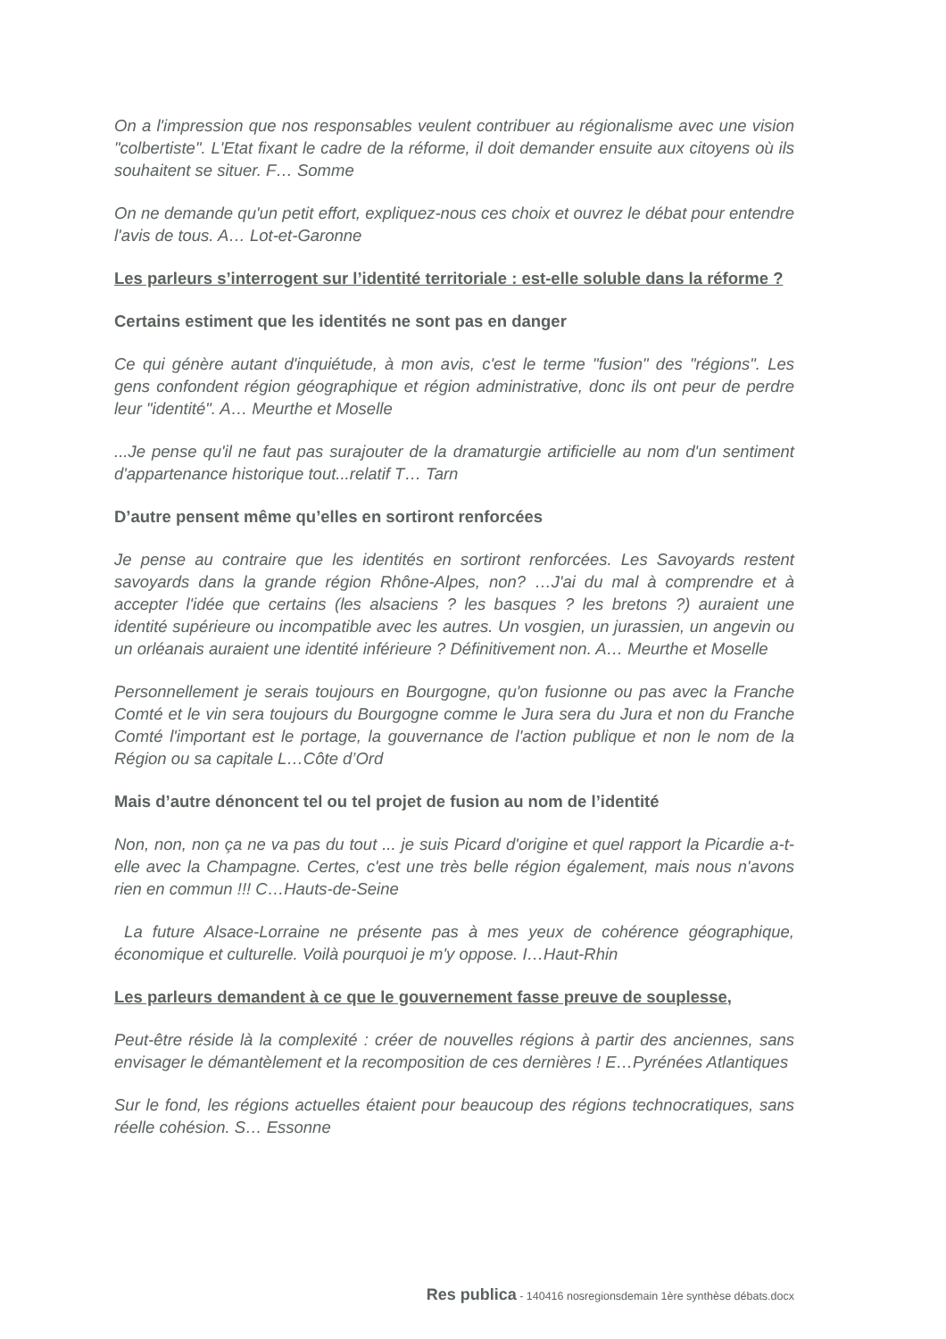On a l'impression que nos responsables veulent contribuer au régionalisme avec une vision "colbertiste". L'Etat fixant le cadre de la réforme, il doit demander ensuite aux citoyens où ils souhaitent se situer. F… Somme
On ne demande qu'un petit effort, expliquez-nous ces choix et ouvrez le débat pour entendre l'avis de tous. A… Lot-et-Garonne
Les parleurs s’interrogent sur l’identité territoriale : est-elle soluble dans la réforme ?
Certains estiment que les identités ne sont pas en danger
Ce qui génère autant d'inquiétude, à mon avis, c'est le terme "fusion" des "régions". Les gens confondent région géographique et région administrative, donc ils ont peur de perdre leur "identité". A… Meurthe et Moselle
...Je pense qu'il ne faut pas surajouter de la dramaturgie artificielle au nom d'un sentiment d'appartenance historique tout...relatif T… Tarn
D’autre pensent même qu’elles en sortiront renforcées
Je pense au contraire que les identités en sortiront renforcées. Les Savoyards restent savoyards dans la grande région Rhône-Alpes, non? …J'ai du mal à comprendre et à accepter l'idée que certains (les alsaciens ? les basques ? les bretons ?) auraient une identité supérieure ou incompatible avec les autres. Un vosgien, un jurassien, un angevin ou un orléanais auraient une identité inférieure ? Définitivement non. A… Meurthe et Moselle
Personnellement je serais toujours en Bourgogne, qu'on fusionne ou pas avec la Franche Comté et le vin sera toujours du Bourgogne comme le Jura sera du Jura et non du Franche Comté l'important est le portage, la gouvernance de l'action publique et non le nom de la Région ou sa capitale L…Côte d’Ord
Mais d’autre dénoncent tel ou tel projet de fusion au nom de l’identité
Non, non, non ça ne va pas du tout ... je suis Picard d'origine et quel rapport la Picardie a-t-elle avec la Champagne. Certes, c'est une très belle région également, mais nous n'avons rien en commun !!! C…Hauts-de-Seine
La future Alsace-Lorraine ne présente pas à mes yeux de cohérence géographique, économique et culturelle. Voilà pourquoi je m'y oppose. I…Haut-Rhin
Les parleurs demandent à ce que le gouvernement fasse preuve de souplesse,
Peut-être réside là la complexité : créer de nouvelles régions à partir des anciennes, sans envisager le démantèlement et la recomposition de ces dernières ! E…Pyrénées Atlantiques
Sur le fond, les régions actuelles étaient pour beaucoup des régions technocratiques, sans réelle cohésion. S… Essonne
Res publica - 140416 nosregionsdemain 1ère synthèse débats.docx